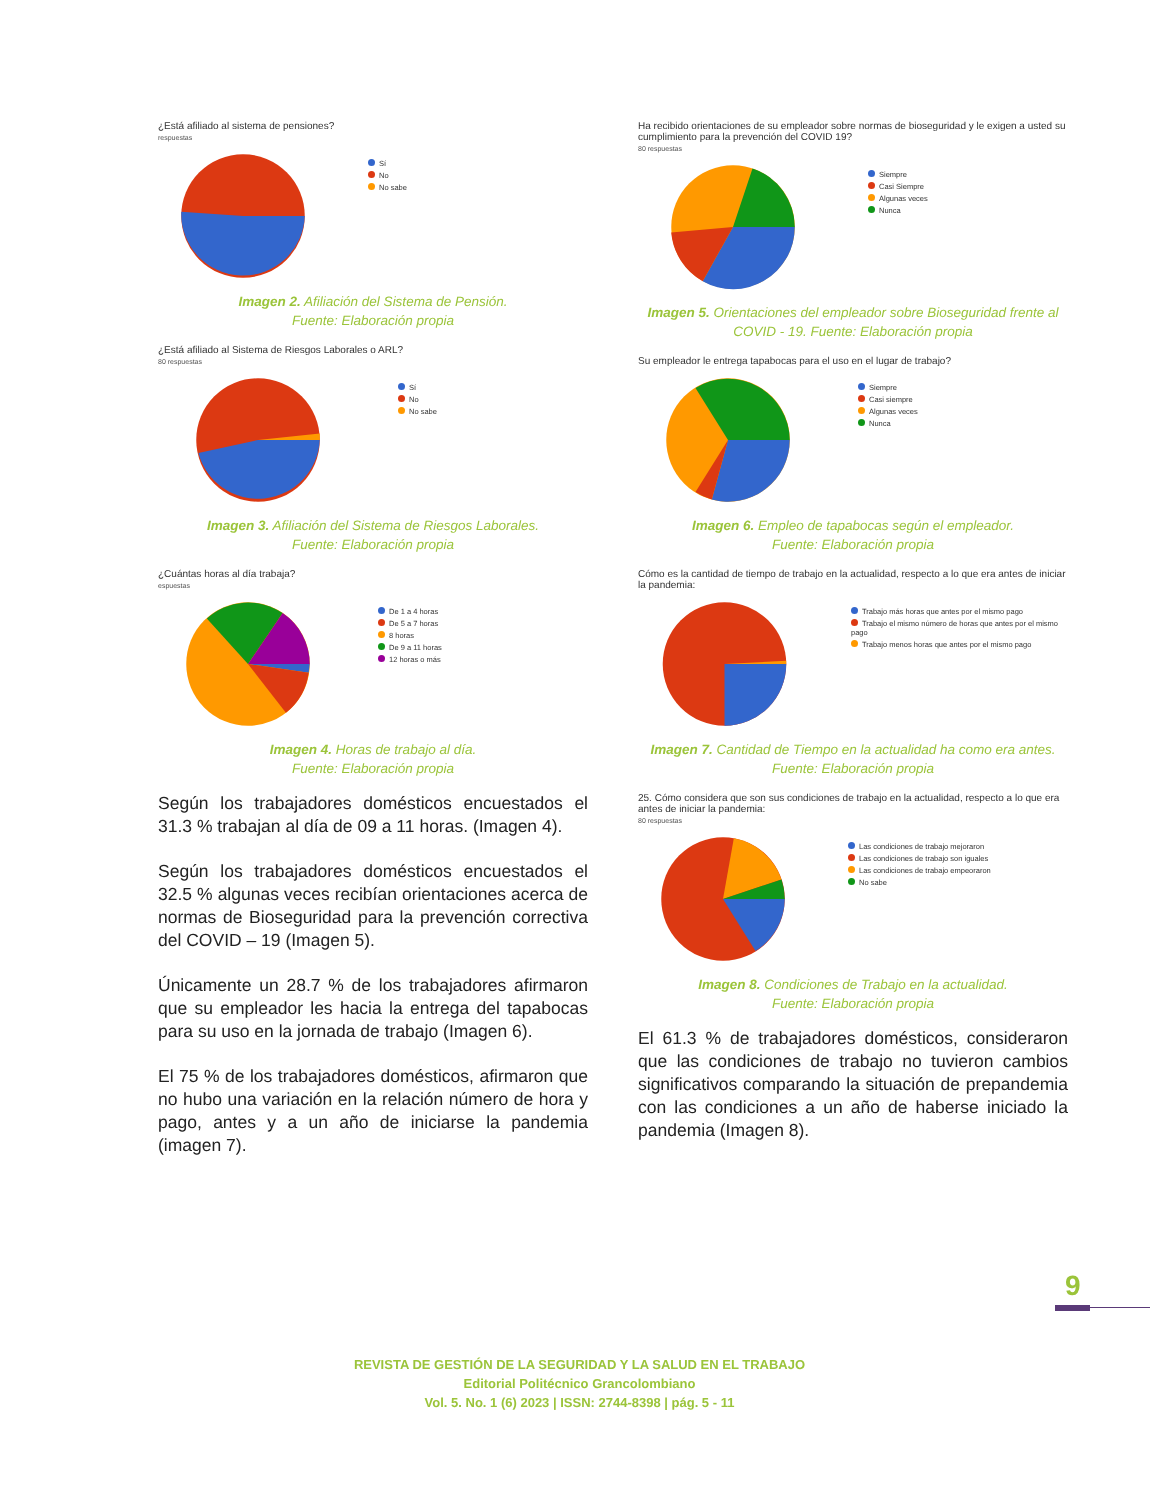¿Está afiliado al sistema de pensiones?
respuestas
Sí
No
No sabe
Imagen 2. Afiliación del Sistema de Pensión.
Fuente: Elaboración propia
¿Está afiliado al Sistema de Riesgos Laborales o ARL?
80 respuestas
Sí
No
No sabe
Imagen 3. Afiliación del Sistema de Riesgos Laborales.
Fuente: Elaboración propia
¿Cuántas horas al día trabaja?
espuestas
De 1 a 4 horas
De 5 a 7 horas
8 horas
De 9 a 11 horas
12 horas o más
Imagen 4. Horas de trabajo al día.
Fuente: Elaboración propia
Según los trabajadores domésticos encuestados el 31.3 % trabajan al día de 09 a 11 horas. (Imagen 4).
Según los trabajadores domésticos encuestados el 32.5 % algunas veces recibían orientaciones acerca de normas de Bioseguridad para la prevención correctiva del COVID – 19 (Imagen 5).
Únicamente un 28.7 % de los trabajadores afirmaron que su empleador les hacia la entrega del tapabocas para su uso en la jornada de trabajo (Imagen 6).
El 75 % de los trabajadores domésticos, afirmaron que no hubo una variación en la relación número de hora y pago, antes y a un año de iniciarse la pandemia (imagen 7).
Ha recibido orientaciones de su empleador sobre normas de bioseguridad y le exigen a usted su cumplimiento para la prevención del COVID 19?
80 respuestas
Siempre
Casi Siempre
Algunas veces
Nunca
Imagen 5. Orientaciones del empleador sobre Bioseguridad frente al COVID - 19. Fuente: Elaboración propia
Su empleador le entrega tapabocas para el uso en el lugar de trabajo?
Siempre
Casi siempre
Algunas veces
Nunca
Imagen 6. Empleo de tapabocas según el empleador.
Fuente: Elaboración propia
Cómo es la cantidad de tiempo de trabajo en la actualidad, respecto a lo que era antes de iniciar la pandemia:
Trabajo más horas que antes por el mismo pago
Trabajo el mismo número de horas que antes por el mismo pago
Trabajo menos horas que antes por el mismo pago
Imagen 7. Cantidad de Tiempo en la actualidad ha como era antes.
Fuente: Elaboración propia
25. Cómo considera que son sus condiciones de trabajo en la actualidad, respecto a lo que era antes de iniciar la pandemia:
80 respuestas
Las condiciones de trabajo mejoraron
Las condiciones de trabajo son iguales
Las condiciones de trabajo empeoraron
No sabe
Imagen 8. Condiciones de Trabajo en la actualidad.
Fuente: Elaboración propia
El 61.3 % de trabajadores domésticos, consideraron que las condiciones de trabajo no tuvieron cambios significativos comparando la situación de prepandemia con las condiciones a un año de haberse iniciado la pandemia (Imagen 8).
9
REVISTA DE GESTIÓN DE LA SEGURIDAD Y LA SALUD EN EL TRABAJO
Editorial Politécnico Grancolombiano
Vol. 5. No. 1 (6) 2023 | ISSN: 2744-8398 | pág. 5 - 11